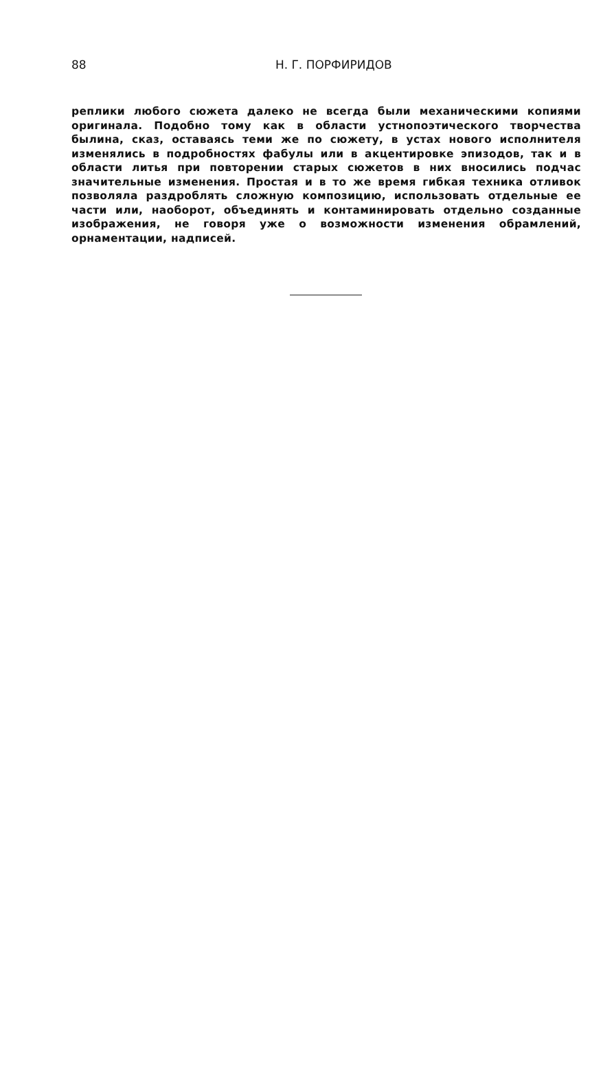88
Н. Г. ПОРФИРИДОВ
реплики любого сюжета далеко не всегда были механическими копиями оригинала. Подобно тому как в области устнопоэтического творчества былина, сказ, оставаясь теми же по сюжету, в устах нового исполнителя изменялись в подробностях фабулы или в акцентировке эпизодов, так и в области литья при повторении старых сюжетов в них вносились подчас значительные изменения. Простая и в то же время гибкая техника отливок позволяла раздроблять сложную композицию, использовать отдельные ее части или, наоборот, объединять и контаминировать отдельно созданные изображения, не говоря уже о возможности изменения обрамлений, орнаментации, надписей.